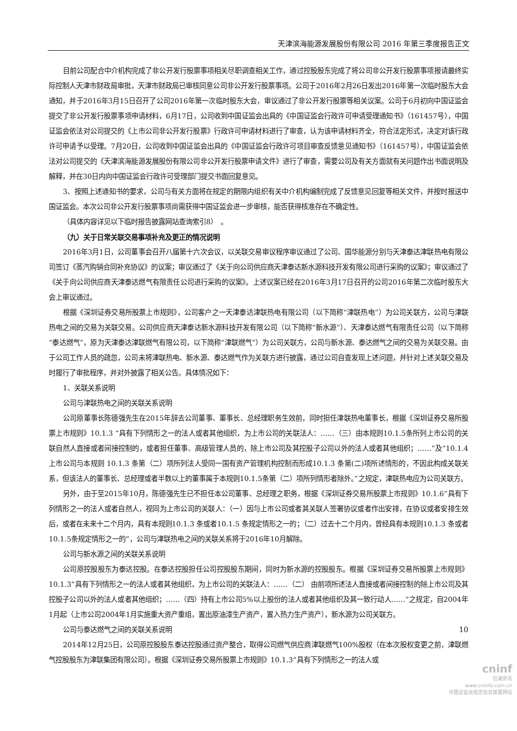天津滨海能源发展股份有限公司 2016 年第三季度报告正文
目前公司配合中介机构完成了非公开发行股票事项相关尽职调查相关工作，通过控股股东完成了将公司非公开发行股票事项报请最终实际控制人天津市财政局审批，天津市财政局已审核同意公司非公开发行股票事项。公司于2016年2月26日发出2016年第一次临时股东大会通知，并于2016年3月15日召开了公司2016年第一次临时股东大会，审议通过了非公开发行股票等相关议案。公司于6月初向中国证监会提交了非公开发行股票事项申请材料，6月17日，公司收到中国证监会出具的《中国证监会行政许可申请受理通知书》（161457号），中国证监会依法对公司提交的《上市公司非公开发行股票》行政许可申请材料进行了审查，认为该申请材料齐全，符合法定形式，决定对该行政许可申请予以受理。7月20日，公司收到中国证监会出具的《中国证监会行政许可项目审查反馈意见通知书》（161457号），中国证监会依法对公司提交的《天津滨海能源发展股份有限公司非公开发行股票申请文件》进行了审查，需要公司及有关方面就有关问题作出书面说明及解释，并在30日内向中国证监会行政许可受理部门提交书面回复意见。
3、按照上述通知书的要求，公司与有关方面将在规定的期限内组织有关中介机构编制完成了反馈意见回复等相关文件，并按时报送中国证监会。本次公司非公开发行股票事项尚需获得中国证监会进一步审核，能否获得核准存在不确定性。
（具体内容详见以下临时报告披露网站查询索引8）　。
（九）关于日常关联交易事项补充及更正的情况说明
2016年3月1日，公司董事会召开八届第十六次会议，以关联交易审议程序审议通过了公司、国华能源分别与天津泰达津联热电有限公司签订《蒸汽购销合同补充协议》的议案；审议通过了《关于向公司供应商天津泰达新水源科技开发有限公司进行采购的议案》；审议通过了《关于向公司供应商天津泰达燃气有限责任公司进行采购的议案》。上述议案已经在2016年3月17日召开的公司2016年第二次临时股东大会上审议通过。
根据《深圳证券交易所股票上市规则》，公司客户之一天津泰达津联热电有限公司（以下简称“津联热电”）为公司关联方，公司与津联热电之间的交易为关联交易。公司供应商天津泰达新水源科技开发有限公司（以下简称“新水源”）、天津泰达燃气有限责任公司（以下简称“泰达燃气”，原为天津泰达津联燃气有限公司，以下简称“津联燃气”）为公司关联方，公司与新水源、泰达燃气之间的交易为关联交易。由于公司工作人员的疏忽，公司未将津联热电、新水源、泰达燃气作为关联方进行披露，通过公司自查发现上述问题，并针对上述关联交易及时履行了审批程序，并对外披露了相关公告。具体情况如下：
1、关联关系说明
公司与津联热电之间的关联关系说明
公司原董事长陈德强先生在2015年辞去公司董事、董事长、总经理职务生效前，同时担任津联热电董事长，根据《深圳证券交易所股票上市规则》10.1.3 “具有下列情形之一的法人或者其他组织，为上市公司的关联法人：……（三）由本规则10.1.5条所列上市公司的关联自然人直接或者间接控制的，或者担任董事、高级管理人员的，除上市公司及其控股子公司以外的法人或者其他组织；……”及“10.1.4 上市公司与本规则 10.1.3 条第（二）项所列法人受同一国有资产管理机构控制而形成10.1.3 条第(二)项所述情形的，不因此构成关联关系，但该法人的董事长、总经理或者半数以上的董事属于本规则10.1.5条第（二）项所列情形者除外。”之规定，津联热电应为公司关联方。
另外，由于至2015年10月，陈德强先生已不担任本公司董事、总经理之职务，根据《深圳证券交易所股票上市规则》10.1.6“具有下列情形之一的法人或者自然人，视同为上市公司的关联人：（一）因与上市公司或者其关联人签署协议或者作出安排，在协议或者安排生效后，或者在未来十二个月内，具有本规则10.1.3 条或者10.1.5 条规定情形之一的；（二）过去十二个月内，曾经具有本规则10.1.3 条或者10.1.5条规定情形之一的”，公司与津联热电之间的关联关系将于2016年10月解除。
公司与新水源之间的关联关系说明
公司原控股股东为泰达控股。在泰达控股担任公司控股股东期间，同时为新水源的控股股东。根据《深圳证券交易所股票上市规则》10.1.3“具有下列情形之一的法人或者其他组织，为上市公司的关联法人：……（二） 由前项所述法人直接或者间接控制的除上市公司及其控股子公司以外的法人或者其他组织；……（四）持有上市公司5%以上股份的法人或者其他组织及其一致行动人……”之规定，自2004年1月起（上市公司2004年1月实施重大资产重组，置出原油漆生产资产，置入热力生产资产），新水源为公司关联方。
公司与泰达燃气之间的关联关系说明
2014年12月25日，公司原控股股东泰达控股通过资产整合，取得公司燃气供应商津联燃气100%股权（在本次股权变更之前，津联燃气控股股东为津联集团有限公司）。根据《深圳证券交易所股票上市规则》10.1.3“具有下列情形之一的法人或
10
cninf
巨潮资讯
www.cninfo.com.cn
中国证监会指定信息披露网站